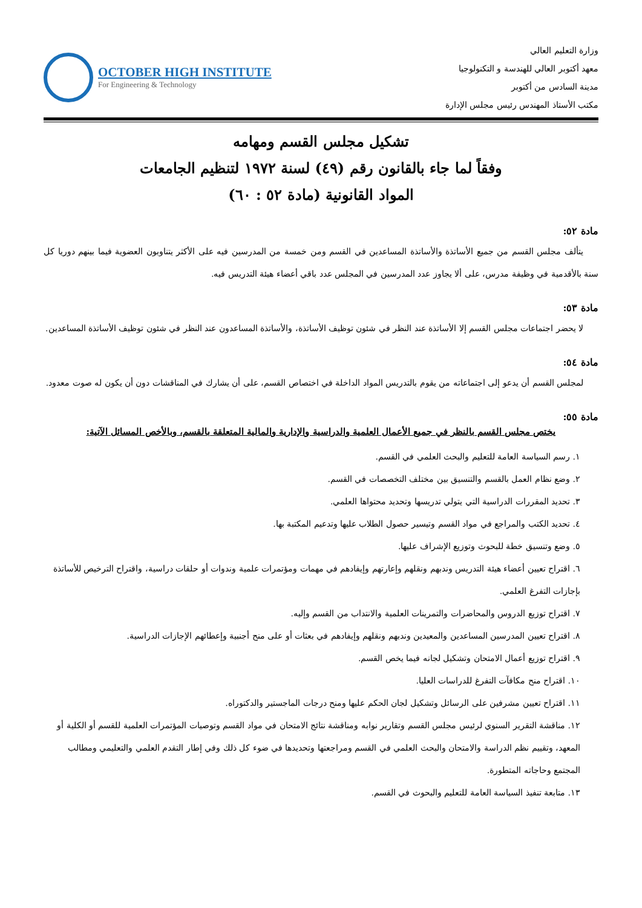وزارة التعليم العالي
معهد أكتوبر العالي للهندسة و التكنولوجيا
مدينة السادس من أكتوبر
مكتب الأستاذ المهندس رئيس مجلس الإدارة
OCTOBER HIGH INSTITUTE
For Engineering & Technology
تشكيل مجلس القسم ومهامه
وفقاً لما جاء بالقانون رقم (٤٩) لسنة ١٩٧٢ لتنظيم الجامعات
المواد القانونية (مادة ٥٢ : ٦٠)
مادة ٥٢:
يتألف مجلس القسم من جميع الأساتذة والأساتذة المساعدين في القسم ومن خمسة من المدرسين فيه على الأكثر يتناوبون العضوية فيما بينهم دوريا كل سنة بالأقدمية في وظيفة مدرس، على ألا يجاوز عدد المدرسين في المجلس عدد باقي أعضاء هيئة التدريس فيه.
مادة ٥٣:
لا يحضر اجتماعات مجلس القسم إلا الأساتذة عند النظر في شئون توظيف الأساتذة، والأساتذة المساعدون عند النظر في شئون توظيف الأساتذة المساعدين.
مادة ٥٤:
لمجلس القسم أن يدعو إلى اجتماعاته من يقوم بالتدريس المواد الداخلة في اختصاص القسم، على أن يشارك في المناقشات دون أن يكون له صوت معدود.
مادة ٥٥:
يختص مجلس القسم بالنظر في جميع الأعمال العلمية والدراسية والإدارية والمالية المتعلقة بالقسم، وبالأخص المسائل الآتية:
١. رسم السياسة العامة للتعليم والبحث العلمي في القسم.
٢. وضع نظام العمل بالقسم والتنسيق بين مختلف التخصصات في القسم.
٣. تحديد المقررات الدراسية التي يتولي تدريسها وتحديد محتواها العلمي.
٤. تحديد الكتب والمراجع في مواد القسم وتيسير حصول الطلاب عليها وتدعيم المكتبة بها.
٥. وضع وتنسيق خطة للبحوث وتوزيع الإشراف عليها.
٦. اقتراح تعيين أعضاء هيئة التدريس وندبهم ونقلهم وإعارتهم وإيفادهم في مهمات ومؤتمرات علمية وندوات أو حلقات دراسية، واقتراح الترخيص للأساتذة بإجازات التفرغ العلمي.
٧. اقتراح توزيع الدروس والمحاضرات والتمرينات العلمية والانتداب من القسم وإليه.
٨. اقتراح تعيين المدرسين المساعدين والمعيدين وندبهم ونقلهم وإيفادهم في بعثات أو على منح أجنبية وإعطائهم الإجازات الدراسية.
٩. اقتراح توزيع أعمال الامتحان وتشكيل لجانه فيما يخص القسم.
١٠. اقتراح منح مكافآت التفرغ للدراسات العليا.
١١. اقتراح تعيين مشرفين على الرسائل وتشكيل لجان الحكم عليها ومنح درجات الماجستير والدكتوراه.
١٢. مناقشة التقرير السنوي لرئيس مجلس القسم وتقارير نوابه ومناقشة نتائج الامتحان في مواد القسم وتوصيات المؤتمرات العلمية للقسم أو الكلية أو المعهد، وتقييم نظم الدراسة والامتحان والبحث العلمي في القسم ومراجعتها وتحديدها في ضوء كل ذلك وفي إطار التقدم العلمي والتعليمي ومطالب المجتمع وحاجاته المتطورة.
١٣. متابعة تنفيذ السياسة العامة للتعليم والبحوث في القسم.